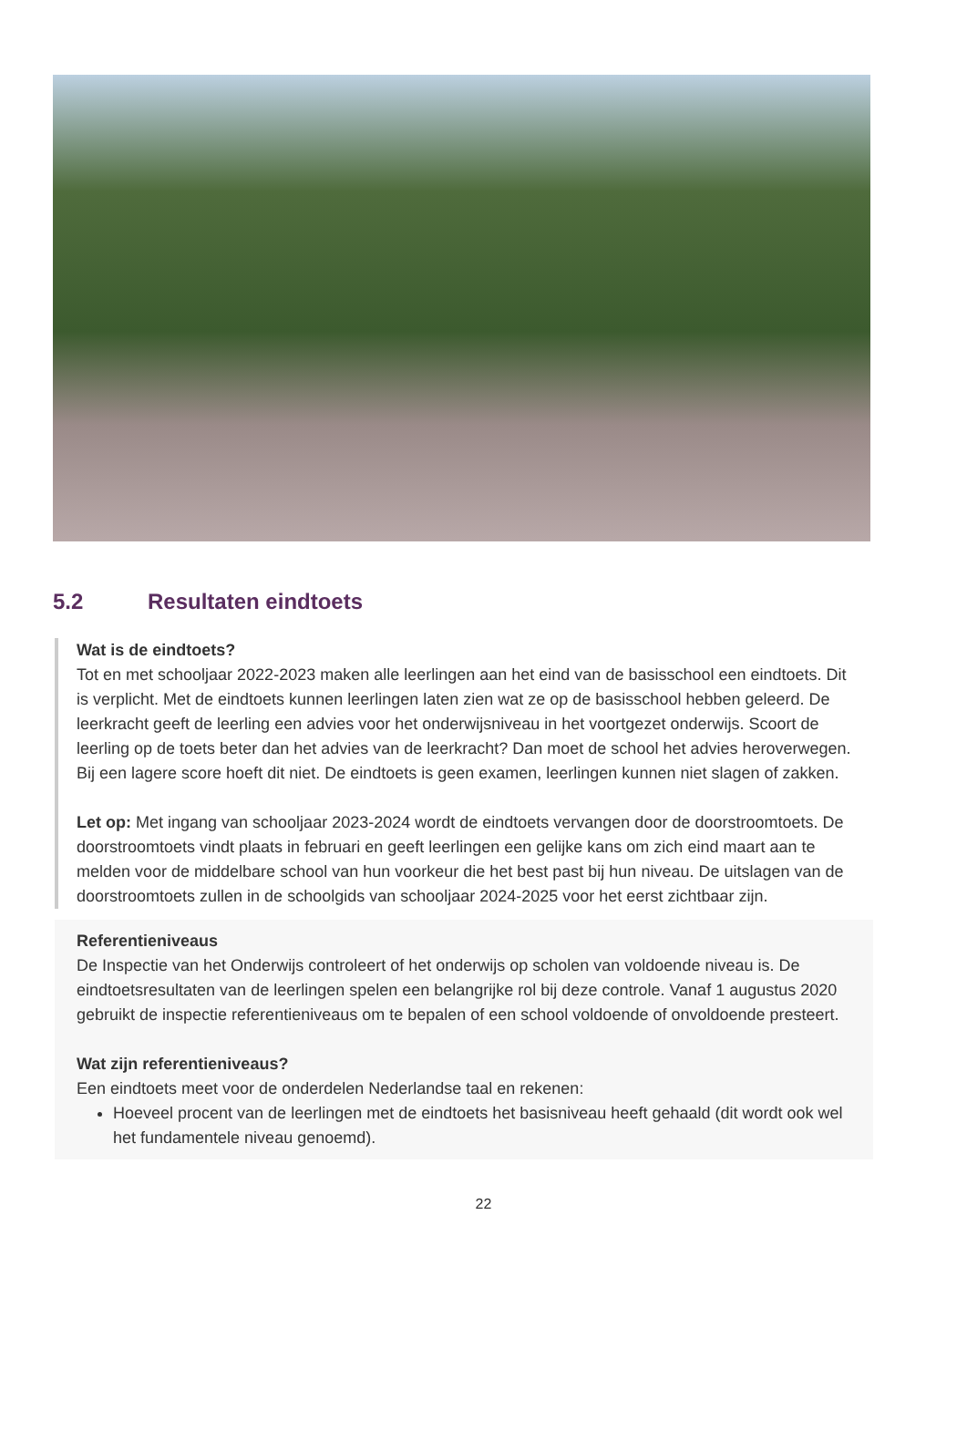5.2 Resultaten eindtoets
Wat is de eindtoets?
Tot en met schooljaar 2022-2023 maken alle leerlingen aan het eind van de basisschool een eindtoets. Dit is verplicht. Met de eindtoets kunnen leerlingen laten zien wat ze op de basisschool hebben geleerd. De leerkracht geeft de leerling een advies voor het onderwijsniveau in het voortgezet onderwijs. Scoort de leerling op de toets beter dan het advies van de leerkracht? Dan moet de school het advies heroverwegen. Bij een lagere score hoeft dit niet. De eindtoets is geen examen, leerlingen kunnen niet slagen of zakken.
Let op: Met ingang van schooljaar 2023-2024 wordt de eindtoets vervangen door de doorstroomtoets. De doorstroomtoets vindt plaats in februari en geeft leerlingen een gelijke kans om zich eind maart aan te melden voor de middelbare school van hun voorkeur die het best past bij hun niveau. De uitslagen van de doorstroomtoets zullen in de schoolgids van schooljaar 2024-2025 voor het eerst zichtbaar zijn.
Referentieniveaus
De Inspectie van het Onderwijs controleert of het onderwijs op scholen van voldoende niveau is. De eindtoetsresultaten van de leerlingen spelen een belangrijke rol bij deze controle. Vanaf 1 augustus 2020 gebruikt de inspectie referentieniveaus om te bepalen of een school voldoende of onvoldoende presteert.
Wat zijn referentieniveaus?
Een eindtoets meet voor de onderdelen Nederlandse taal en rekenen:
Hoeveel procent van de leerlingen met de eindtoets het basisniveau heeft gehaald (dit wordt ook wel het fundamentele niveau genoemd).
22